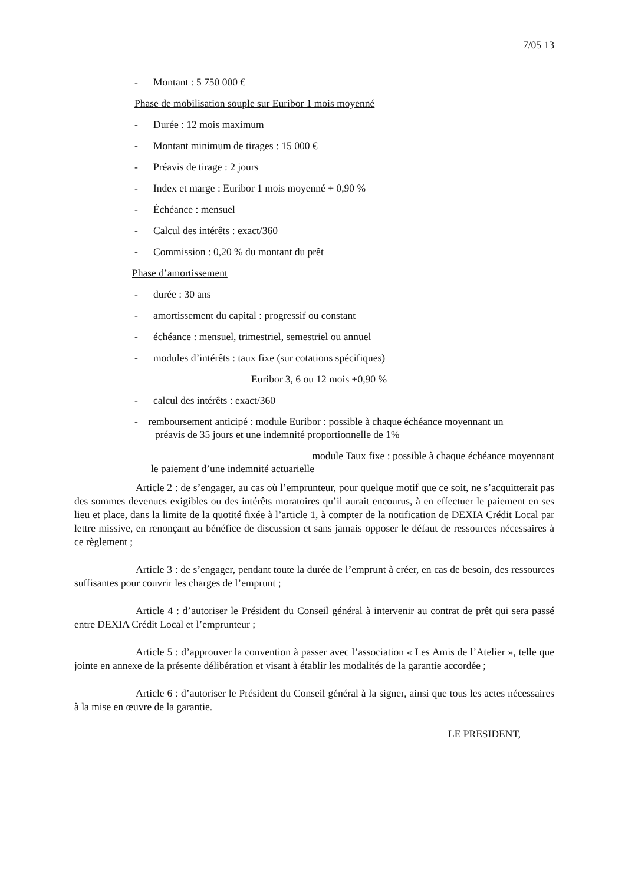7/05 13
- Montant : 5 750 000 €
Phase de mobilisation souple sur Euribor 1 mois moyenné
- Durée : 12 mois maximum
- Montant minimum de tirages : 15 000 €
- Préavis de tirage : 2 jours
- Index et marge : Euribor 1 mois moyenné + 0,90 %
- Échéance : mensuel
- Calcul des intérêts : exact/360
- Commission : 0,20 % du montant du prêt
Phase d’amortissement
- durée : 30 ans
- amortissement du capital : progressif ou constant
- échéance : mensuel, trimestriel, semestriel ou annuel
- modules d’intérêts : taux fixe (sur cotations spécifiques)
Euribor 3, 6 ou 12 mois +0,90 %
- calcul des intérêts : exact/360
- remboursement anticipé : module Euribor : possible à chaque échéance moyennant un
préavis de 35 jours et une indemnité proportionnelle de 1%
module Taux fixe : possible à chaque échéance moyennant
le paiement d’une indemnité actuarielle
Article 2 : de s’engager, au cas où l’emprunteur, pour quelque motif que ce soit, ne s’acquitterait pas des sommes devenues exigibles ou des intérêts moratoires qu’il aurait encourus, à en effectuer le paiement en ses lieu et place, dans la limite de la quotité fixée à l’article 1, à compter de la notification de DEXIA Crédit Local par lettre missive, en renonçant au bénéfice de discussion et sans jamais opposer le défaut de ressources nécessaires à ce règlement ;
Article 3 : de s’engager, pendant toute la durée de l’emprunt à créer, en cas de besoin, des ressources suffisantes pour couvrir les charges de l’emprunt ;
Article 4 : d’autoriser le Président du Conseil général à intervenir au contrat de prêt qui sera passé entre DEXIA Crédit Local et l’emprunteur ;
Article 5 : d’approuver la convention à passer avec l’association « Les Amis de l’Atelier », telle que jointe en annexe de la présente délibération et visant à établir les modalités de la garantie accordée ;
Article 6 : d’autoriser le Président du Conseil général à la signer, ainsi que tous les actes nécessaires à la mise en œuvre de la garantie.
LE PRESIDENT,